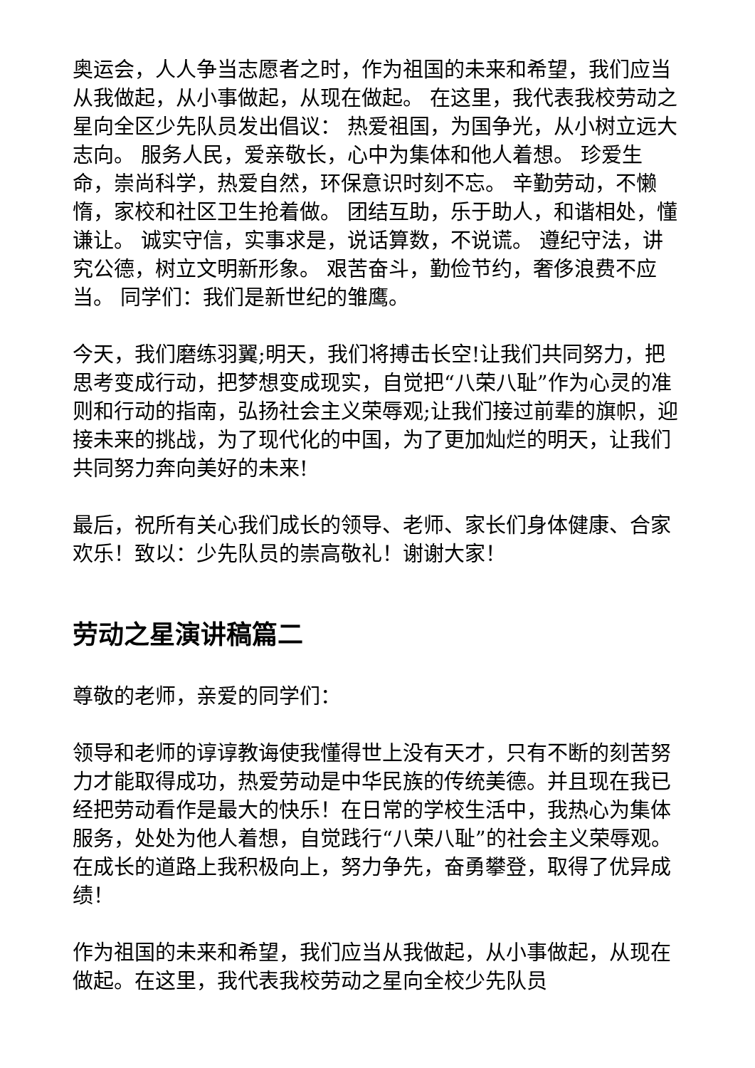奥运会，人人争当志愿者之时，作为祖国的未来和希望，我们应当从我做起，从小事做起，从现在做起。 在这里，我代表我校劳动之星向全区少先队员发出倡议： 热爱祖国，为国争光，从小树立远大志向。 服务人民，爱亲敬长，心中为集体和他人着想。 珍爱生命，崇尚科学，热爱自然，环保意识时刻不忘。 辛勤劳动，不懒惰，家校和社区卫生抢着做。 团结互助，乐于助人，和谐相处，懂谦让。 诚实守信，实事求是，说话算数，不说谎。 遵纪守法，讲究公德，树立文明新形象。 艰苦奋斗，勤俭节约，奢侈浪费不应当。 同学们：我们是新世纪的雏鹰。
今天，我们磨练羽翼;明天，我们将搏击长空!让我们共同努力，把思考变成行动，把梦想变成现实，自觉把“八荣八耻”作为心灵的准则和行动的指南，弘扬社会主义荣辱观;让我们接过前辈的旗帜，迎接未来的挑战，为了现代化的中国，为了更加灿烂的明天，让我们共同努力奔向美好的未来!
最后，祝所有关心我们成长的领导、老师、家长们身体健康、合家欢乐！致以：少先队员的崇高敬礼！谢谢大家！
劳动之星演讲稿篇二
尊敬的老师，亲爱的同学们：
领导和老师的谆谆教诲使我懂得世上没有天才，只有不断的刻苦努力才能取得成功，热爱劳动是中华民族的传统美德。并且现在我已经把劳动看作是最大的快乐！在日常的学校生活中，我热心为集体服务，处处为他人着想，自觉践行“八荣八耻”的社会主义荣辱观。在成长的道路上我积极向上，努力争先，奋勇攀登，取得了优异成绩！
作为祖国的未来和希望，我们应当从我做起，从小事做起，从现在做起。在这里，我代表我校劳动之星向全校少先队员